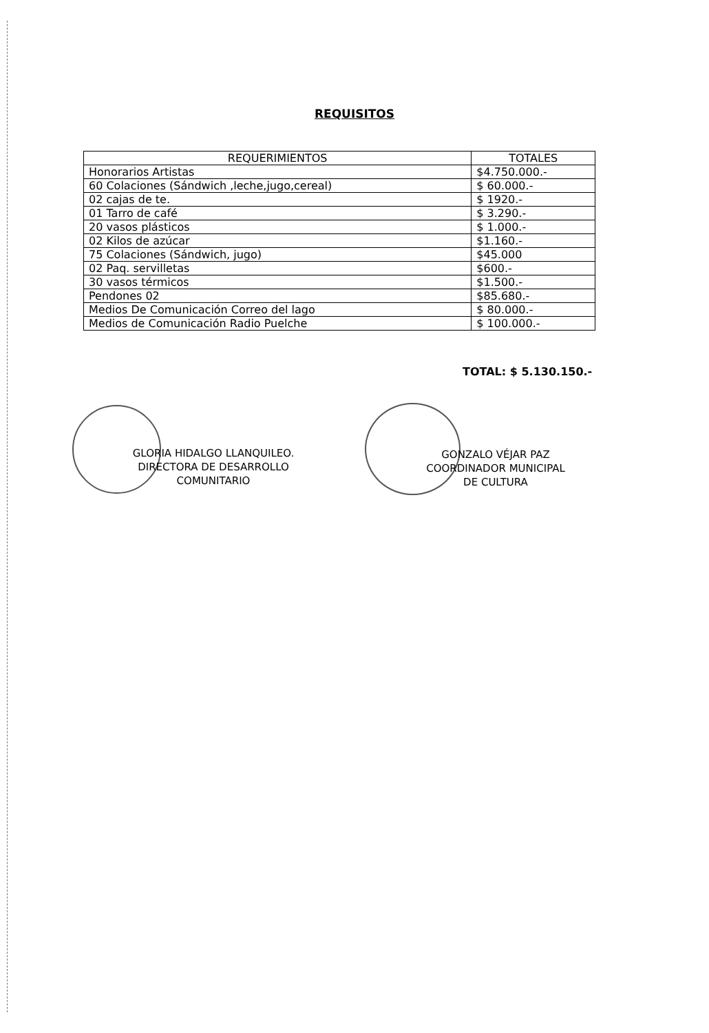REQUISITOS
| REQUERIMIENTOS | TOTALES |
| --- | --- |
| Honorarios Artistas | $4.750.000.- |
| 60 Colaciones (Sándwich ,leche,jugo,cereal) | $ 60.000.- |
| 02 cajas de te. | $ 1920.- |
| 01 Tarro de café | $ 3.290.- |
| 20 vasos plásticos | $ 1.000.- |
| 02 Kilos de azúcar | $1.160.- |
| 75 Colaciones (Sándwich, jugo) | $45.000 |
| 02 Paq. servilletas | $600.- |
| 30 vasos térmicos | $1.500.- |
| Pendones 02 | $85.680.- |
| Medios De Comunicación Correo del lago | $ 80.000.- |
| Medios de Comunicación Radio Puelche | $ 100.000.- |
TOTAL: $ 5.130.150.-
GLORIA HIDALGO LLANQUILEO.
DIRECTORA DE DESARROLLO
COMUNITARIO
GONZALO VÉJAR PAZ
COORDINADOR MUNICIPAL
DE CULTURA